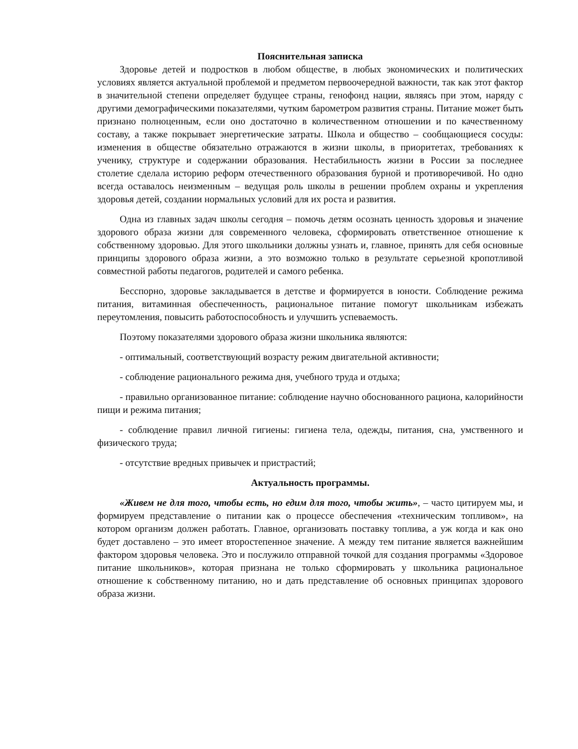Пояснительная записка
Здоровье детей и подростков в любом обществе, в любых экономических и политических условиях является актуальной проблемой и предметом первоочередной важности, так как этот фактор в значительной степени определяет будущее страны, генофонд нации, являясь при этом, наряду с другими демографическими показателями, чутким барометром развития страны. Питание может быть признано полноценным, если оно достаточно в количественном отношении и по качественному составу, а также покрывает энергетические затраты. Школа и общество – сообщающиеся сосуды: изменения в обществе обязательно отражаются в жизни школы, в приоритетах, требованиях к ученику, структуре и содержании образования. Нестабильность жизни в России за последнее столетие сделала историю реформ отечественного образования бурной и противоречивой. Но одно всегда оставалось неизменным – ведущая роль школы в решении проблем охраны и укрепления здоровья детей, создании нормальных условий для их роста и развития.
Одна из главных задач школы сегодня – помочь детям осознать ценность здоровья и значение здорового образа жизни для современного человека, сформировать ответственное отношение к собственному здоровью. Для этого школьники должны узнать и, главное, принять для себя основные принципы здорового образа жизни, а это возможно только в результате серьезной кропотливой совместной работы педагогов, родителей и самого ребенка.
Бесспорно, здоровье закладывается в детстве и формируется в юности. Соблюдение режима питания, витаминная обеспеченность, рациональное питание помогут школьникам избежать переутомления, повысить работоспособность и улучшить успеваемость.
Поэтому показателями здорового образа жизни школьника являются:
- оптимальный, соответствующий возрасту режим двигательной активности;
- соблюдение рационального режима дня, учебного труда и отдыха;
- правильно организованное питание: соблюдение научно обоснованного рациона, калорийности пищи и режима питания;
- соблюдение правил личной гигиены: гигиена тела, одежды, питания, сна, умственного и физического труда;
- отсутствие вредных привычек и пристрастий;
Актуальность программы.
«Живем не для того, чтобы есть, но едим для того, чтобы жить», – часто цитируем мы, и формируем представление о питании как о процессе обеспечения «техническим топливом», на котором организм должен работать. Главное, организовать поставку топлива, а уж когда и как оно будет доставлено – это имеет второстепенное значение. А между тем питание является важнейшим фактором здоровья человека. Это и послужило отправной точкой для создания программы «Здоровое питание школьников», которая признана не только сформировать у школьника рациональное отношение к собственному питанию, но и дать представление об основных принципах здорового образа жизни.